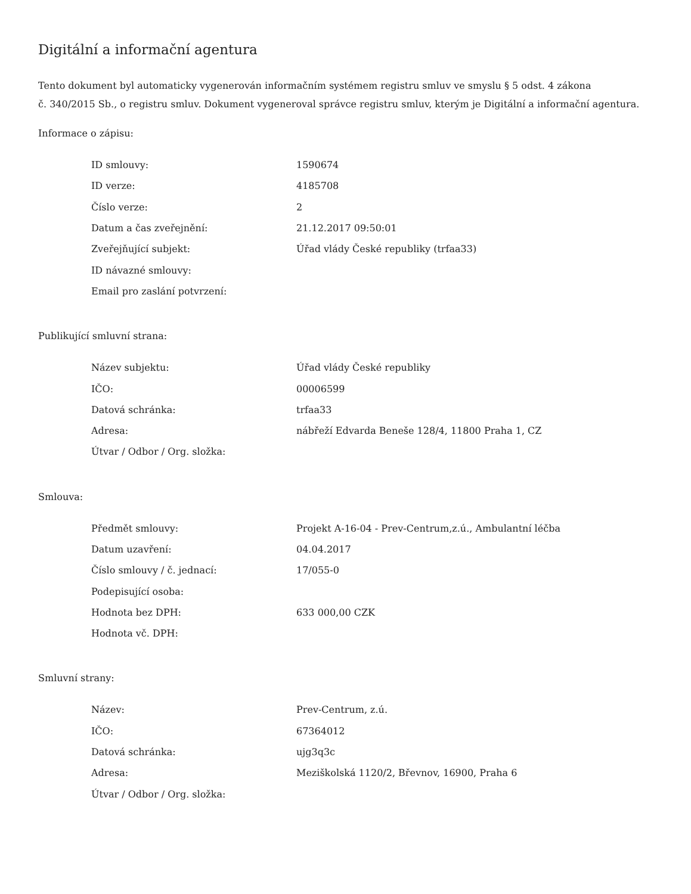Digitální a informační agentura
Tento dokument byl automaticky vygenerován informačním systémem registru smluv ve smyslu § 5 odst. 4 zákona
č. 340/2015 Sb., o registru smluv. Dokument vygeneroval správce registru smluv, kterým je Digitální a informační agentura.
Informace o zápisu:
| ID smlouvy: | 1590674 |
| ID verze: | 4185708 |
| Číslo verze: | 2 |
| Datum a čas zveřejnění: | 21.12.2017 09:50:01 |
| Zveřejňující subjekt: | Úřad vlády České republiky (trfaa33) |
| ID návazné smlouvy: | |
| Email pro zaslání potvrzení: | |
Publikující smluvní strana:
| Název subjektu: | Úřad vlády České republiky |
| IČO: | 00006599 |
| Datová schránka: | trfaa33 |
| Adresa: | nábřeží Edvarda Beneše 128/4, 11800 Praha 1, CZ |
| Útvar / Odbor / Org. složka: | |
Smlouva:
| Předmět smlouvy: | Projekt A-16-04 - Prev-Centrum,z.ú., Ambulantní léčba |
| Datum uzavření: | 04.04.2017 |
| Číslo smlouvy / č. jednací: | 17/055-0 |
| Podepisující osoba: | |
| Hodnota bez DPH: | 633 000,00 CZK |
| Hodnota vč. DPH: | |
Smluvní strany:
| Název: | Prev-Centrum, z.ú. |
| IČO: | 67364012 |
| Datová schránka: | ujg3q3c |
| Adresa: | Meziškolská 1120/2, Břevnov, 16900, Praha 6 |
| Útvar / Odbor / Org. složka: | |